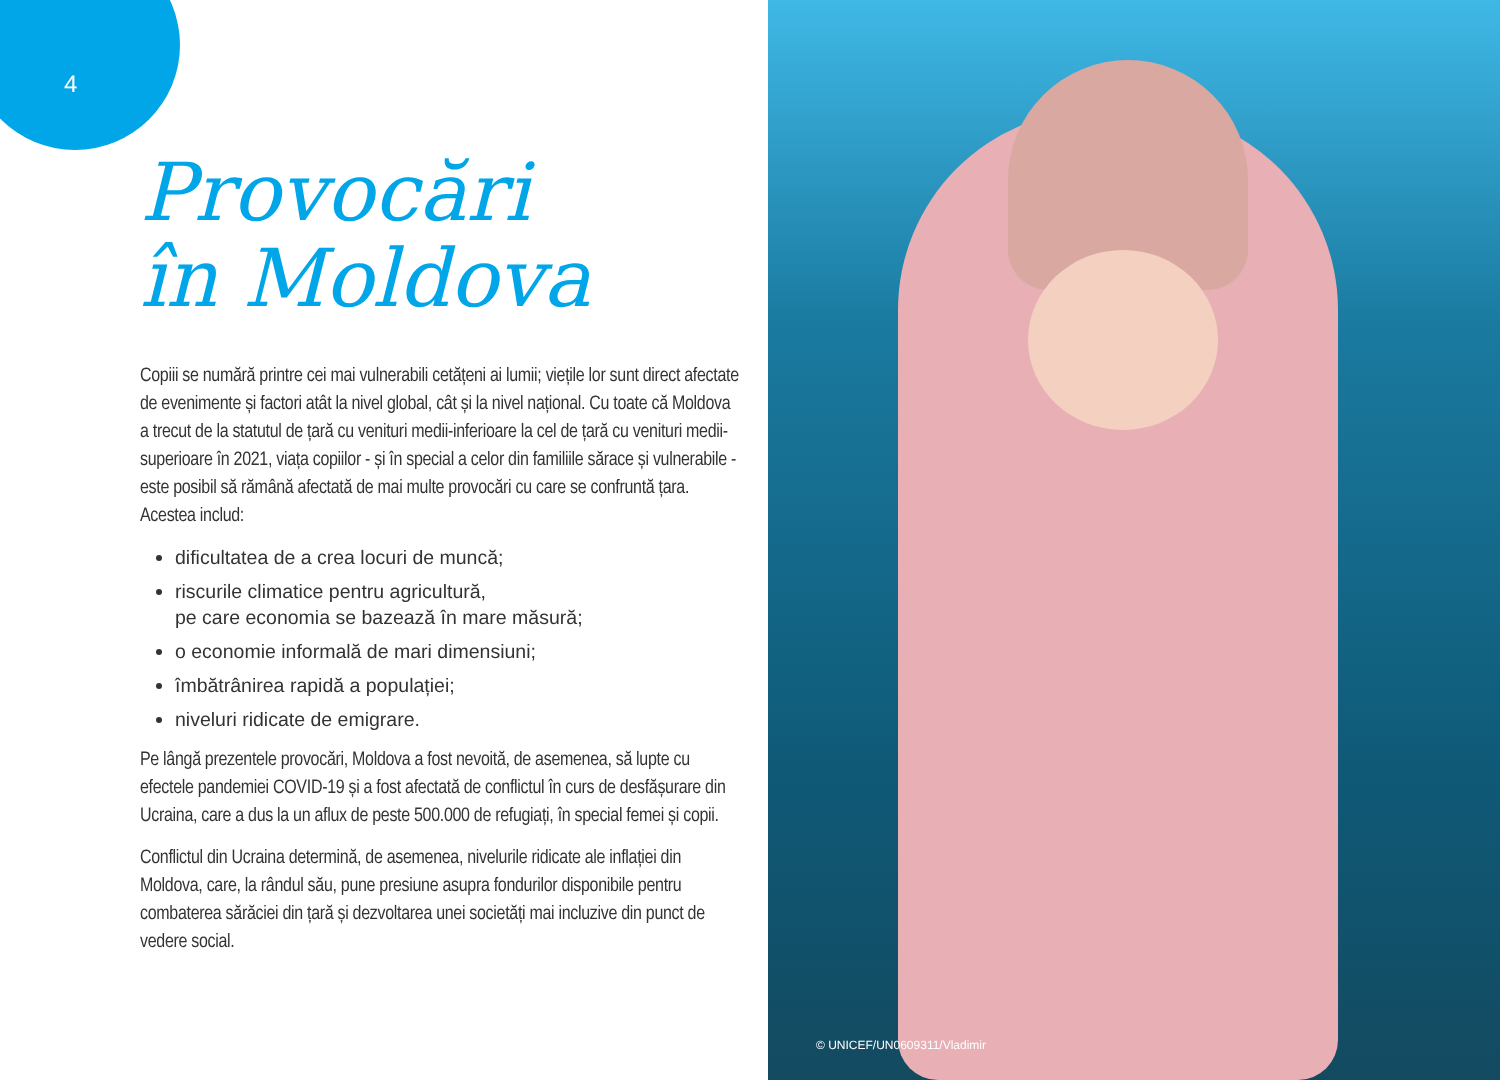4
Provocări
în Moldova
Copiii se numără printre cei mai vulnerabili cetățeni ai lumii; viețile lor sunt direct afectate de evenimente și factori atât la nivel global, cât și la nivel național. Cu toate că Moldova a trecut de la statutul de țară cu venituri medii-inferioare la cel de țară cu venituri medii-superioare în 2021, viața copiilor - și în special a celor din familiile sărace și vulnerabile - este posibil să rămână afectată de mai multe provocări cu care se confruntă țara. Acestea includ:
dificultatea de a crea locuri de muncă;
riscurile climatice pentru agricultură,
pe care economia se bazează în mare măsură;
o economie informală de mari dimensiuni;
îmbătrânirea rapidă a populației;
niveluri ridicate de emigrare.
Pe lângă prezentele provocări, Moldova a fost nevoită, de asemenea, să lupte cu efectele pandemiei COVID-19 și a fost afectată de conflictul în curs de desfășurare din Ucraina, care a dus la un aflux de peste 500.000 de refugiați, în special femei și copii.
Conflictul din Ucraina determină, de asemenea, nivelurile ridicate ale inflației din Moldova, care, la rândul său, pune presiune asupra fondurilor disponibile pentru combaterea sărăciei din țară și dezvoltarea unei societăți mai incluzive din punct de vedere social.
© UNICEF/UN0609311/Vladimir